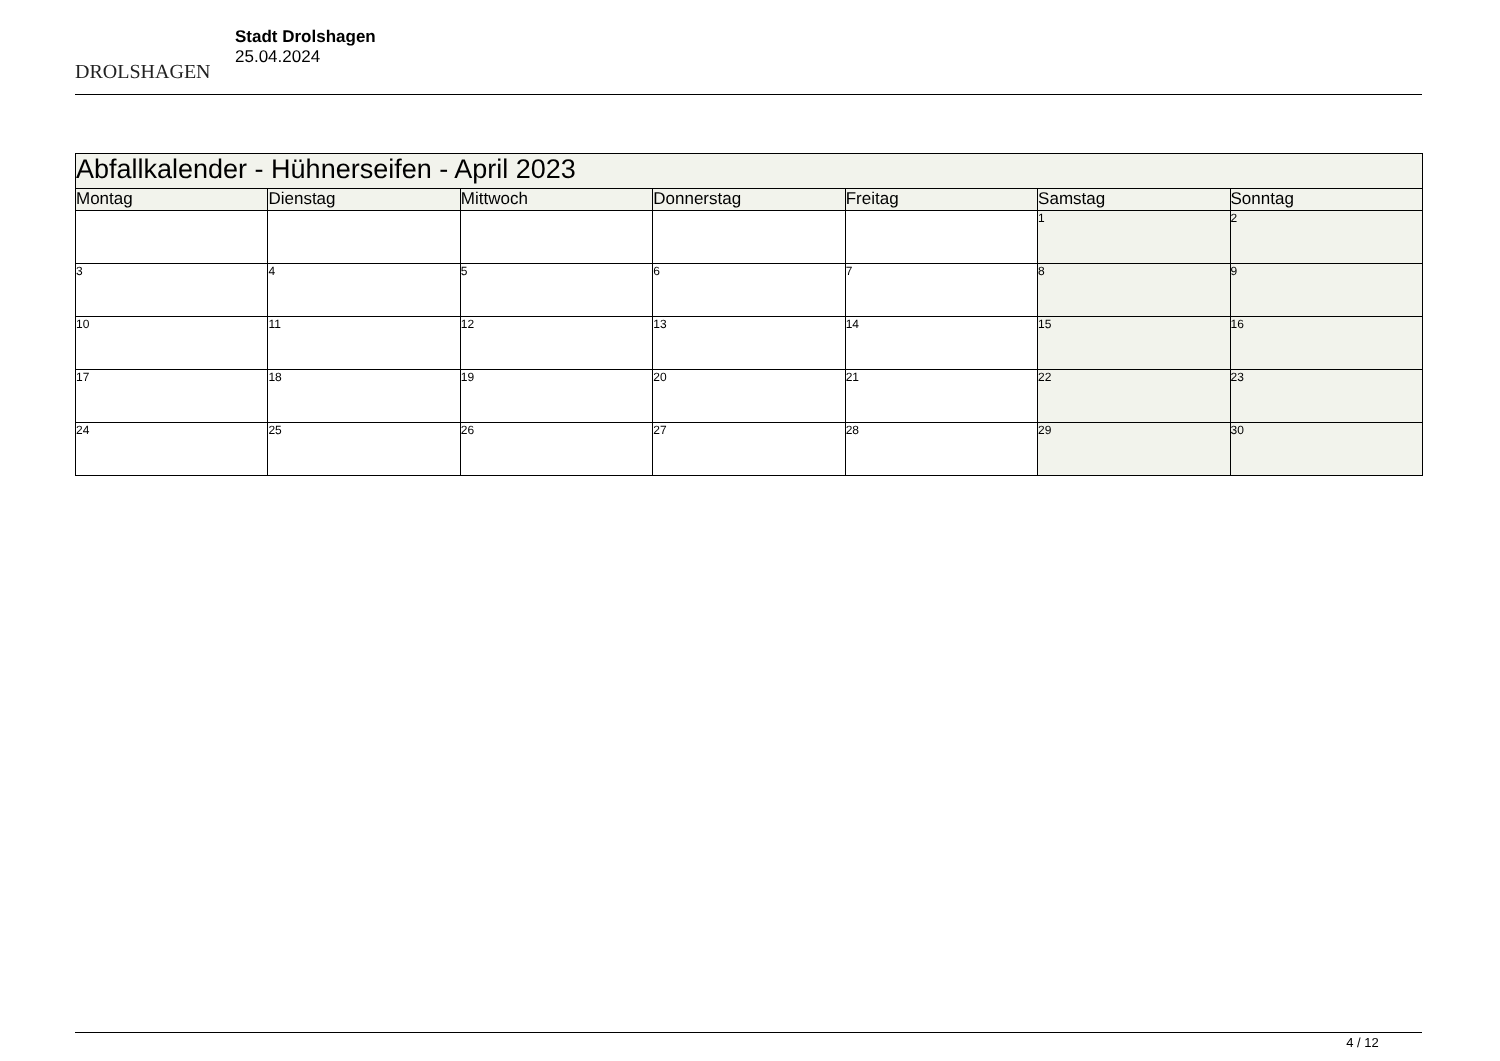DROLSHAGEN
Stadt Drolshagen
25.04.2024
| Abfallkalender - Hühnerseifen - April 2023 | | | | | | |
| Montag | Dienstag | Mittwoch | Donnerstag | Freitag | Samstag | Sonntag |
| | | | | | 1 | 2 |
| 3 | 4 | 5 | 6 | 7 | 8 | 9 |
| 10 | 11 | 12 | 13 | 14 | 15 | 16 |
| 17 | 18 | 19 | 20 | 21 | 22 | 23 |
| 24 | 25 | 26 | 27 | 28 | 29 | 30 |
4 / 12